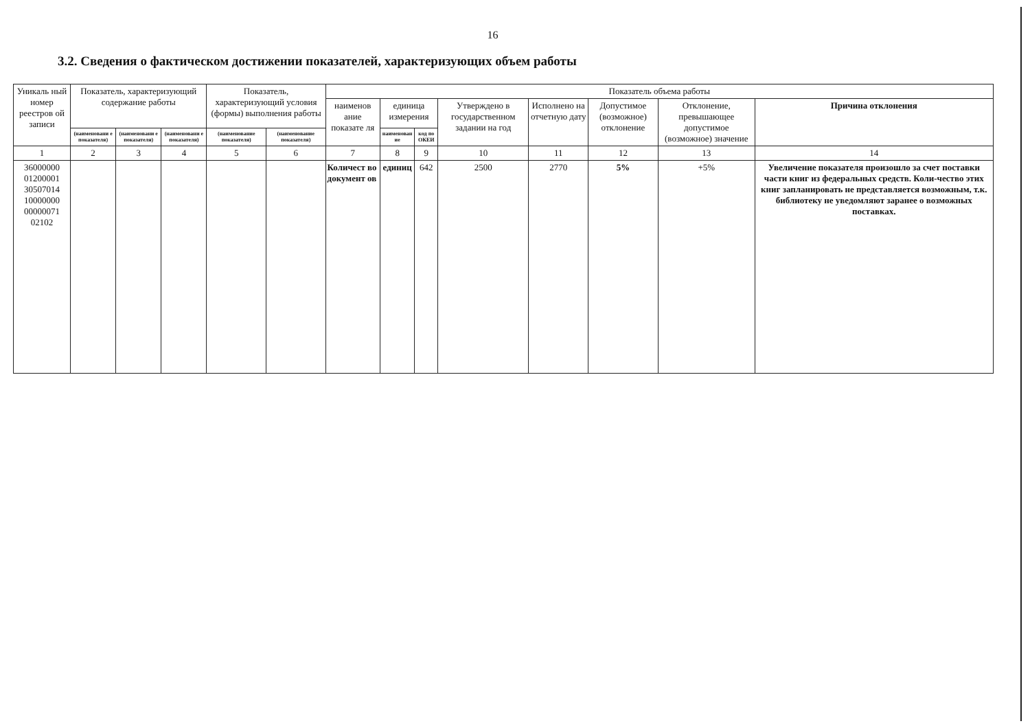16
3.2. Сведения о фактическом достижении показателей, характеризующих объем работы
| Уникаль ный номер реестров ой записи | Показатель, характеризующий содержание работы | | | Показатель, характеризующий условия (формы) выполнения работы | | Показатель объема работы | | | | | | | |
| --- | --- | --- | --- | --- | --- | --- | --- | --- | --- | --- | --- | --- | --- |
| | | | | | | наименов ание показате ля | единица измерения | | Утверждено в государственном задании на год | Исполнено на отчетную дату | Допустимое (возможное) отклонение | Отклонение, превышающее допустимое (возможное) значение | Причина отклонения |
| | (наименовани е показателя) | (наименовани е показателя) | (наименовани е показателя) | (наименование показателя) | (наименование показателя) | | наименован ие | код по ОКЕИ | | | | | |
| 1 | 2 | 3 | 4 | 5 | 6 | 7 | 8 | 9 | 10 | 11 | 12 | 13 | 14 |
| 36000000 01200001 30507014 10000000 00000071 02102 | | | | | | Количест во документ ов | единиц | 642 | 2500 | 2770 | 5% | +5% | Увеличение показателя произошло за счет поставки части книг из федеральных средств. Коли-чество этих книг запланировать не представляется возможным, т.к. библиотеку не уведомляют заранее о возможных поставках. |